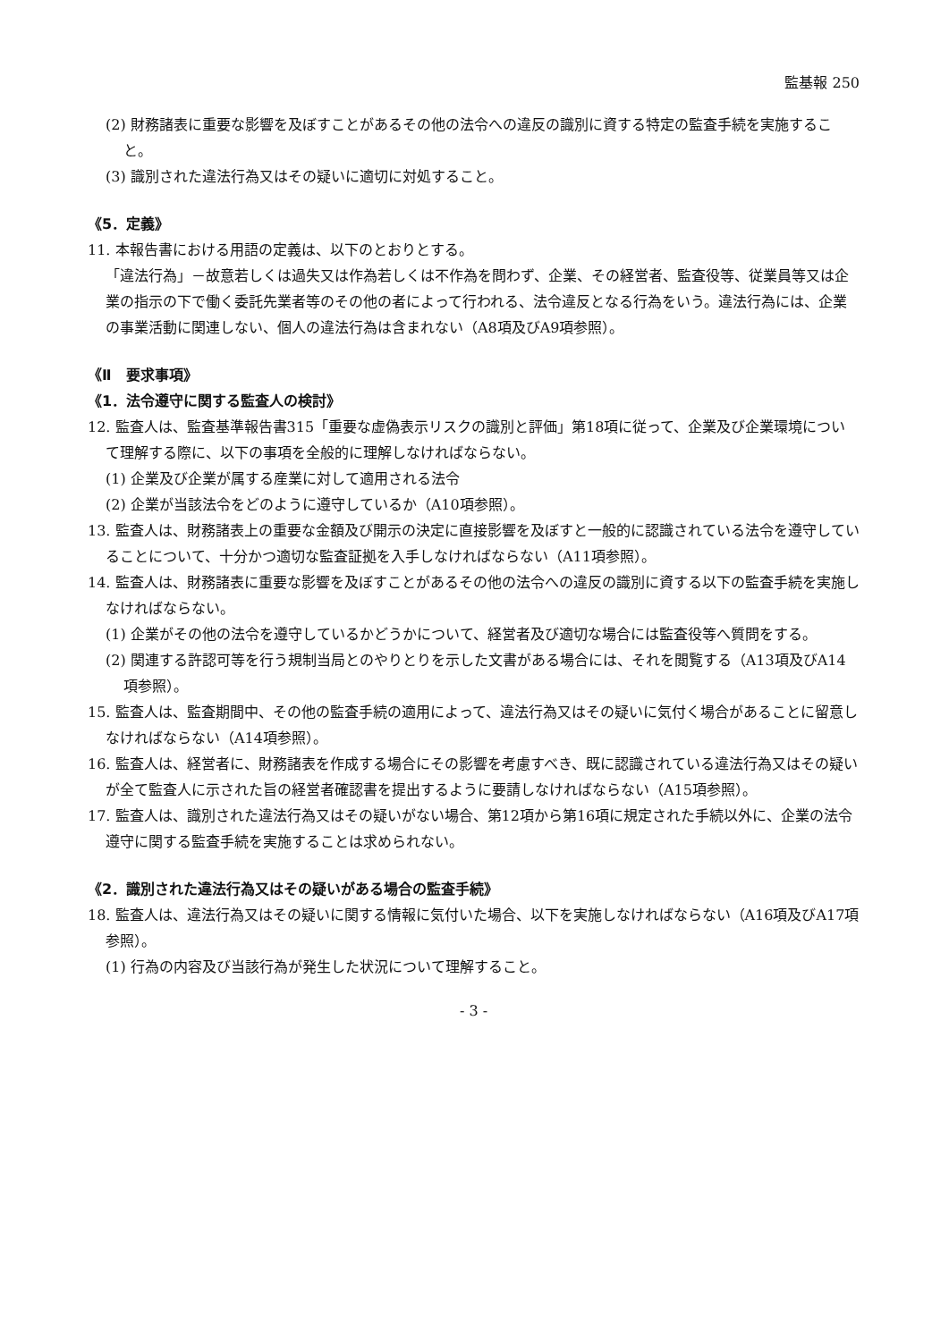監基報 250
(2) 財務諸表に重要な影響を及ぼすことがあるその他の法令への違反の識別に資する特定の監査手続を実施すること。
(3) 識別された違法行為又はその疑いに適切に対処すること。
《5．定義》
11. 本報告書における用語の定義は、以下のとおりとする。
「違法行為」－故意若しくは過失又は作為若しくは不作為を問わず、企業、その経営者、監査役等、従業員等又は企業の指示の下で働く委託先業者等のその他の者によって行われる、法令違反となる行為をいう。違法行為には、企業の事業活動に関連しない、個人の違法行為は含まれない（A8項及びA9項参照）。
《Ⅱ　要求事項》
《1．法令遵守に関する監査人の検討》
12. 監査人は、監査基準報告書315「重要な虚偽表示リスクの識別と評価」第18項に従って、企業及び企業環境について理解する際に、以下の事項を全般的に理解しなければならない。
(1) 企業及び企業が属する産業に対して適用される法令
(2) 企業が当該法令をどのように遵守しているか（A10項参照）。
13. 監査人は、財務諸表上の重要な金額及び開示の決定に直接影響を及ぼすと一般的に認識されている法令を遵守していることについて、十分かつ適切な監査証拠を入手しなければならない（A11項参照）。
14. 監査人は、財務諸表に重要な影響を及ぼすことがあるその他の法令への違反の識別に資する以下の監査手続を実施しなければならない。
(1) 企業がその他の法令を遵守しているかどうかについて、経営者及び適切な場合には監査役等へ質問をする。
(2) 関連する許認可等を行う規制当局とのやりとりを示した文書がある場合には、それを閲覧する（A13項及びA14項参照）。
15. 監査人は、監査期間中、その他の監査手続の適用によって、違法行為又はその疑いに気付く場合があることに留意しなければならない（A14項参照）。
16. 監査人は、経営者に、財務諸表を作成する場合にその影響を考慮すべき、既に認識されている違法行為又はその疑いが全て監査人に示された旨の経営者確認書を提出するように要請しなければならない（A15項参照）。
17. 監査人は、識別された違法行為又はその疑いがない場合、第12項から第16項に規定された手続以外に、企業の法令遵守に関する監査手続を実施することは求められない。
《2．識別された違法行為又はその疑いがある場合の監査手続》
18. 監査人は、違法行為又はその疑いに関する情報に気付いた場合、以下を実施しなければならない（A16項及びA17項参照）。
(1) 行為の内容及び当該行為が発生した状況について理解すること。
- 3 -